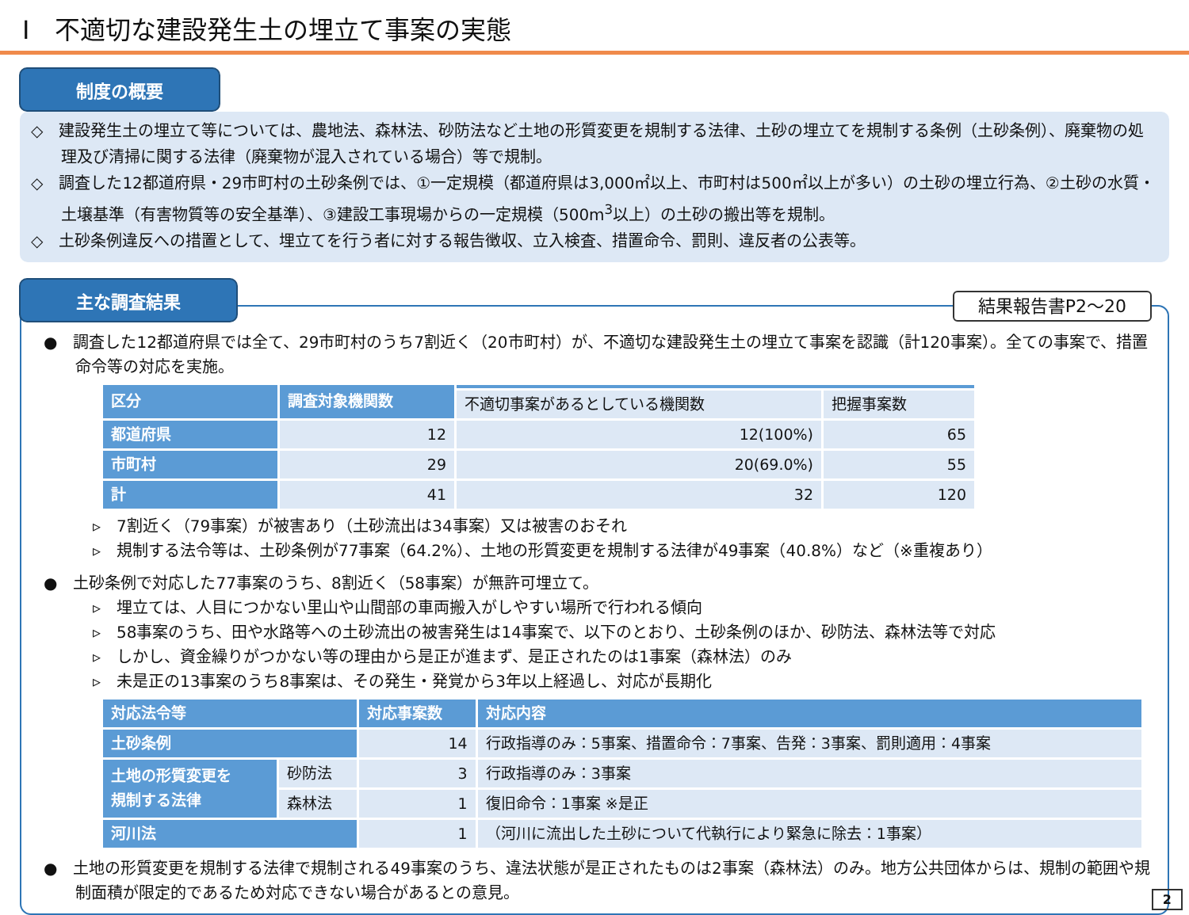Ⅰ　不適切な建設発生土の埋立て事案の実態
制度の概要
◇　建設発生土の埋立て等については、農地法、森林法、砂防法など土地の形質変更を規制する法律、土砂の埋立てを規制する条例（土砂条例）、廃棄物の処理及び清掃に関する法律（廃棄物が混入されている場合）等で規制。
◇　調査した12都道府県・29市町村の土砂条例では、①一定規模（都道府県は3,000㎡以上、市町村は500㎡以上が多い）の土砂の埋立行為、②土砂の水質・土壌基準（有害物質等の安全基準）、③建設工事現場からの一定規模（500m<sup>3</sup>以上）の土砂の搬出等を規制。
◇　土砂条例違反への措置として、埋立てを行う者に対する報告徴収、立入検査、措置命令、罰則、違反者の公表等。
主な調査結果
結果報告書P2～20
●　調査した12都道府県では全て、29市町村のうち7割近く（20市町村）が、不適切な建設発生土の埋立て事案を認識（計120事案）。全ての事案で、措置命令等の対応を実施。
| 区分 | 調査対象機関数 | | |
| --- | --- | --- | --- |
| | | 不適切事案があるとしている機関数 | 把握事案数 |
| 都道府県 | 12 | 12(100%) | 65 |
| 市町村 | 29 | 20(69.0%) | 55 |
| 計 | 41 | 32 | 120 |
▹　7割近く（79事案）が被害あり（土砂流出は34事案）又は被害のおそれ
▹　規制する法令等は、土砂条例が77事案（64.2%）、土地の形質変更を規制する法律が49事案（40.8%）など（※重複あり）
●　土砂条例で対応した77事案のうち、8割近く（58事案）が無許可埋立て。
▹　埋立ては、人目につかない里山や山間部の車両搬入がしやすい場所で行われる傾向
▹　58事案のうち、田や水路等への土砂流出の被害発生は14事案で、以下のとおり、土砂条例のほか、砂防法、森林法等で対応
▹　しかし、資金繰りがつかない等の理由から是正が進まず、是正されたのは1事案（森林法）のみ
▹　未是正の13事案のうち8事案は、その発生・発覚から3年以上経過し、対応が長期化
| 対応法令等 | | 対応事案数 | 対応内容 |
| --- | --- | --- | --- |
| 土砂条例 | | 14 | 行政指導のみ：5事案、措置命令：7事案、告発：3事案、罰則適用：4事案 |
| 土地の形質変更を 規制する法律 | 砂防法 | 3 | 行政指導のみ：3事案 |
| | 森林法 | 1 | 復旧命令：1事案 ※是正 |
| 河川法 | | 1 | （河川に流出した土砂について代執行により緊急に除去：1事案） |
●　土地の形質変更を規制する法律で規制される49事案のうち、違法状態が是正されたものは2事案（森林法）のみ。地方公共団体からは、規制の範囲や規制面積が限定的であるため対応できない場合があるとの意見。
2